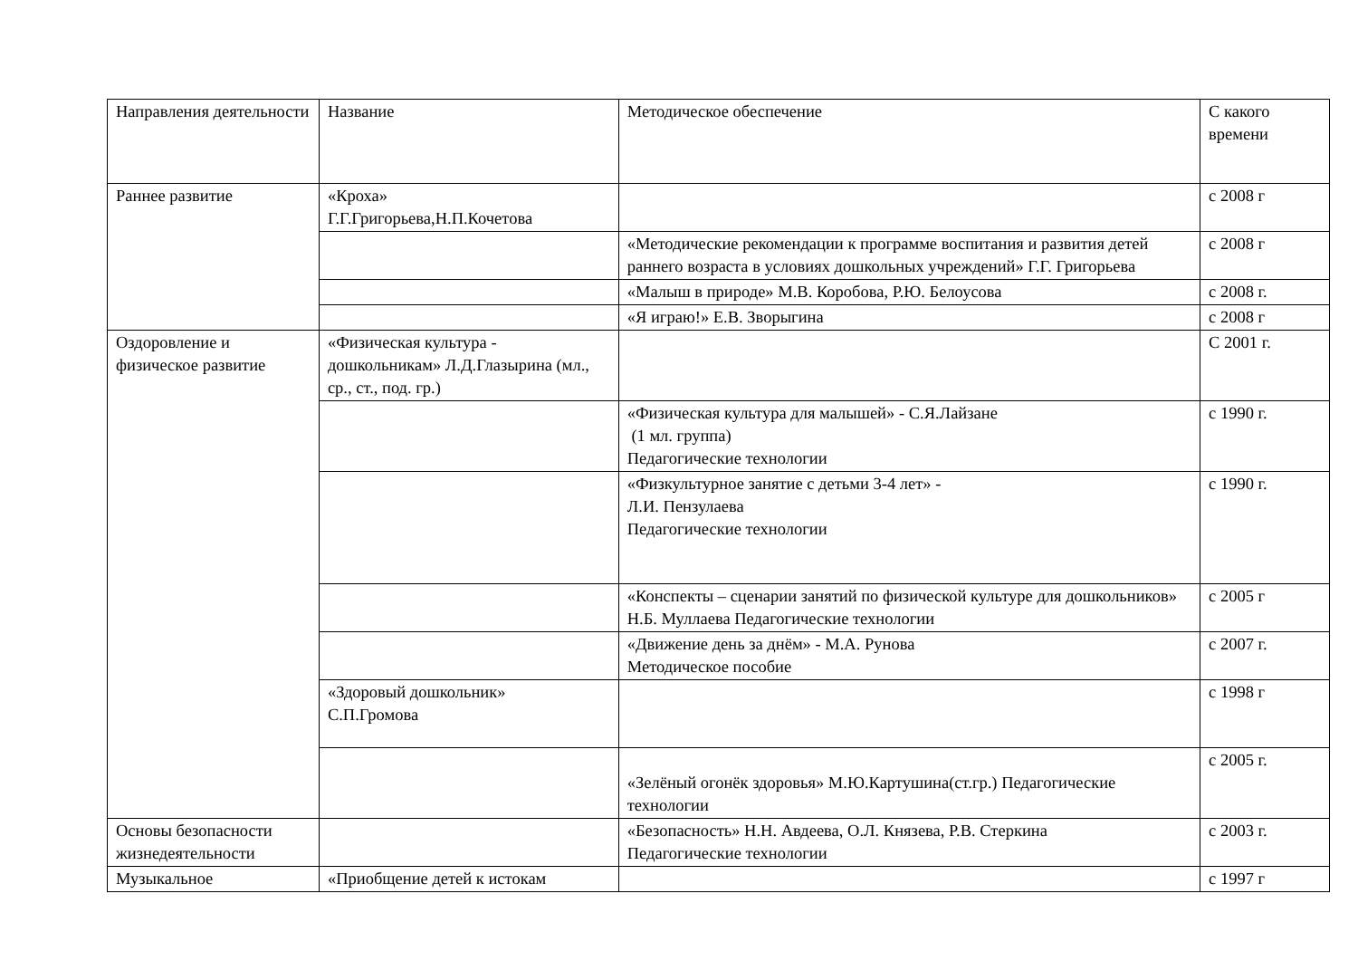| Направления деятельности | Название | Методическое обеспечение | С какого времени |
| Раннее развитие | «Кроха» Г.Г.Григорьева,Н.П.Кочетова | | с 2008 г |
| | | «Методические рекомендации к программе воспитания и развития детей раннего возраста в условиях дошкольных учреждений» Г.Г. Григорьева | с 2008 г |
| | | «Малыш в природе» М.В. Коробова, Р.Ю. Белоусова | с 2008 г. |
| | | «Я играю!» Е.В. Зворыгина | с 2008 г |
| Оздоровление и физическое развитие | «Физическая культура - дошкольникам» Л.Д.Глазырина (мл., ср., ст., под. гр.) | | С 2001 г. |
| | | «Физическая культура для малышей» - С.Я.Лайзане (1 мл. группа) Педагогические технологии | с 1990 г. |
| | | «Физкультурное занятие с детьми 3-4 лет» - Л.И. Пензулаева Педагогические технологии | с 1990 г. |
| | | «Конспекты – сценарии занятий по физической культуре для дошкольников» Н.Б. Муллаева Педагогические технологии | с 2005 г |
| | | «Движение день за днём» - М.А. Рунова Методическое пособие | с 2007 г. |
| | «Здоровый дошкольник» С.П.Громова | | с 1998 г |
| | | «Зелёный огонёк здоровья» М.Ю.Картушина(ст.гр.) Педагогические технологии | с 2005 г. |
| Основы безопасности жизнедеятельности | | «Безопасность» Н.Н. Авдеева, О.Л. Князева, Р.В. Стеркина Педагогические технологии | с 2003 г. |
| Музыкальное | «Приобщение детей к истокам | | с 1997 г |